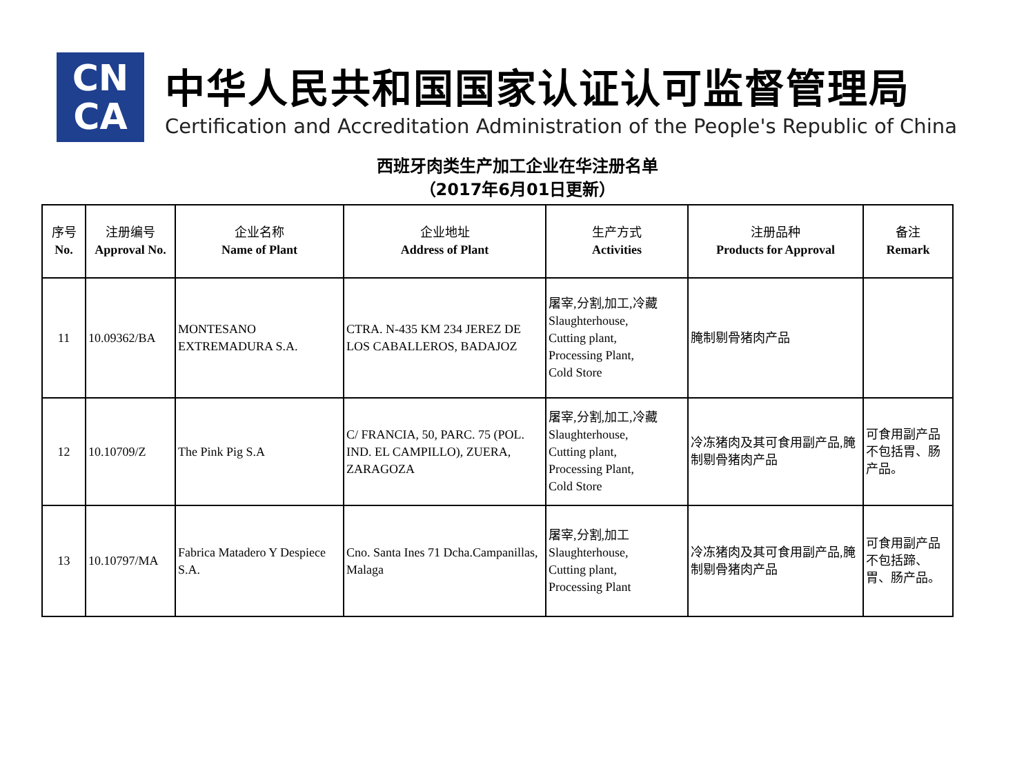CN
CA
中华人民共和国国家认证认可监督管理局
Certification and Accreditation Administration of the People's Republic of China
西班牙肉类生产加工企业在华注册名单
（2017年6月01日更新）
| 序号 No. | 注册编号 Approval No. | 企业名称 Name of Plant | 企业地址 Address of Plant | 生产方式 Activities | 注册品种 Products for Approval | 备注 Remark |
| --- | --- | --- | --- | --- | --- | --- |
| 11 | 10.09362/BA | MONTESANO EXTREMADURA S.A. | CTRA. N-435 KM 234 JEREZ DE LOS CABALLEROS, BADAJOZ | 屠宰,分割,加工,冷藏 Slaughterhouse, Cutting plant, Processing Plant, Cold Store | 腌制剔骨猪肉产品 | |
| 12 | 10.10709/Z | The Pink Pig S.A | C/ FRANCIA, 50, PARC. 75 (POL. IND. EL CAMPILLO), ZUERA, ZARAGOZA | 屠宰,分割,加工,冷藏 Slaughterhouse, Cutting plant, Processing Plant, Cold Store | 冷冻猪肉及其可食用副产品,腌制剔骨猪肉产品 | 可食用副产品不包括胃、肠产品。 |
| 13 | 10.10797/MA | Fabrica Matadero Y Despiece S.A. | Cno. Santa Ines 71 Dcha.Campanillas, Malaga | 屠宰,分割,加工 Slaughterhouse, Cutting plant, Processing Plant | 冷冻猪肉及其可食用副产品,腌制剔骨猪肉产品 | 可食用副产品不包括蹄、胃、肠产品。 |